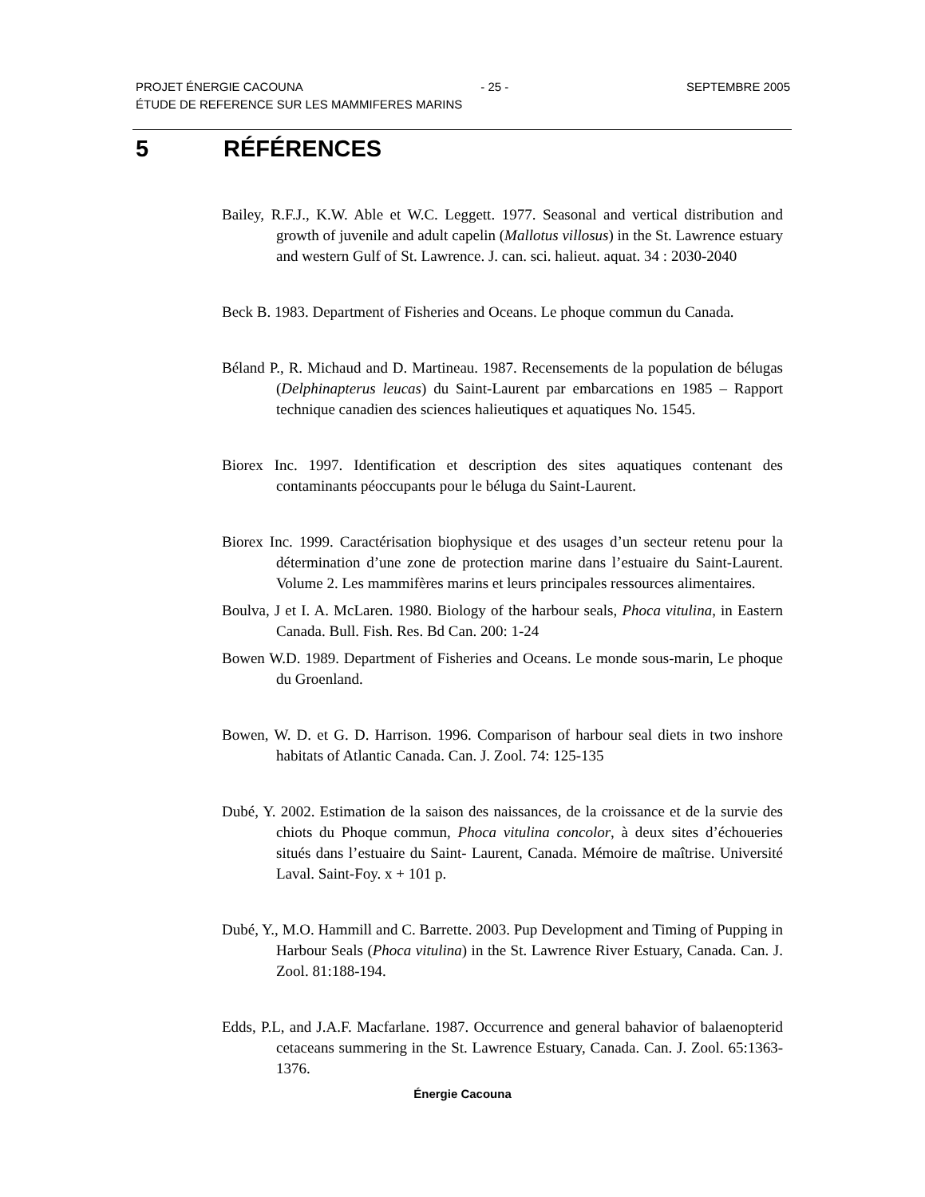PROJET ÉNERGIE CACOUNA - 25 - SEPTEMBRE 2005
ÉTUDE DE REFERENCE SUR LES MAMMIFERES MARINS
5 RÉFÉRENCES
Bailey, R.F.J., K.W. Able et W.C. Leggett. 1977. Seasonal and vertical distribution and growth of juvenile and adult capelin (Mallotus villosus) in the St. Lawrence estuary and western Gulf of St. Lawrence. J. can. sci. halieut. aquat. 34 : 2030-2040
Beck B. 1983. Department of Fisheries and Oceans. Le phoque commun du Canada.
Béland P., R. Michaud and D. Martineau. 1987. Recensements de la population de bélugas (Delphinapterus leucas) du Saint-Laurent par embarcations en 1985 – Rapport technique canadien des sciences halieutiques et aquatiques No. 1545.
Biorex Inc. 1997. Identification et description des sites aquatiques contenant des contaminants péoccupants pour le béluga du Saint-Laurent.
Biorex Inc. 1999. Caractérisation biophysique et des usages d’un secteur retenu pour la détermination d’une zone de protection marine dans l’estuaire du Saint-Laurent. Volume 2. Les mammifères marins et leurs principales ressources alimentaires.
Boulva, J et I. A. McLaren. 1980. Biology of the harbour seals, Phoca vitulina, in Eastern Canada. Bull. Fish. Res. Bd Can. 200: 1-24
Bowen W.D. 1989. Department of Fisheries and Oceans. Le monde sous-marin, Le phoque du Groenland.
Bowen, W. D. et G. D. Harrison. 1996. Comparison of harbour seal diets in two inshore habitats of Atlantic Canada. Can. J. Zool. 74: 125-135
Dubé, Y. 2002. Estimation de la saison des naissances, de la croissance et de la survie des chiots du Phoque commun, Phoca vitulina concolor, à deux sites d’échoueries situés dans l’estuaire du Saint- Laurent, Canada. Mémoire de maîtrise. Université Laval. Saint-Foy. x + 101 p.
Dubé, Y., M.O. Hammill and C. Barrette. 2003. Pup Development and Timing of Pupping in Harbour Seals (Phoca vitulina) in the St. Lawrence River Estuary, Canada. Can. J. Zool. 81:188-194.
Edds, P.L, and J.A.F. Macfarlane. 1987. Occurrence and general bahavior of balaenopterid cetaceans summering in the St. Lawrence Estuary, Canada. Can. J. Zool. 65:1363-1376.
Énergie Cacouna